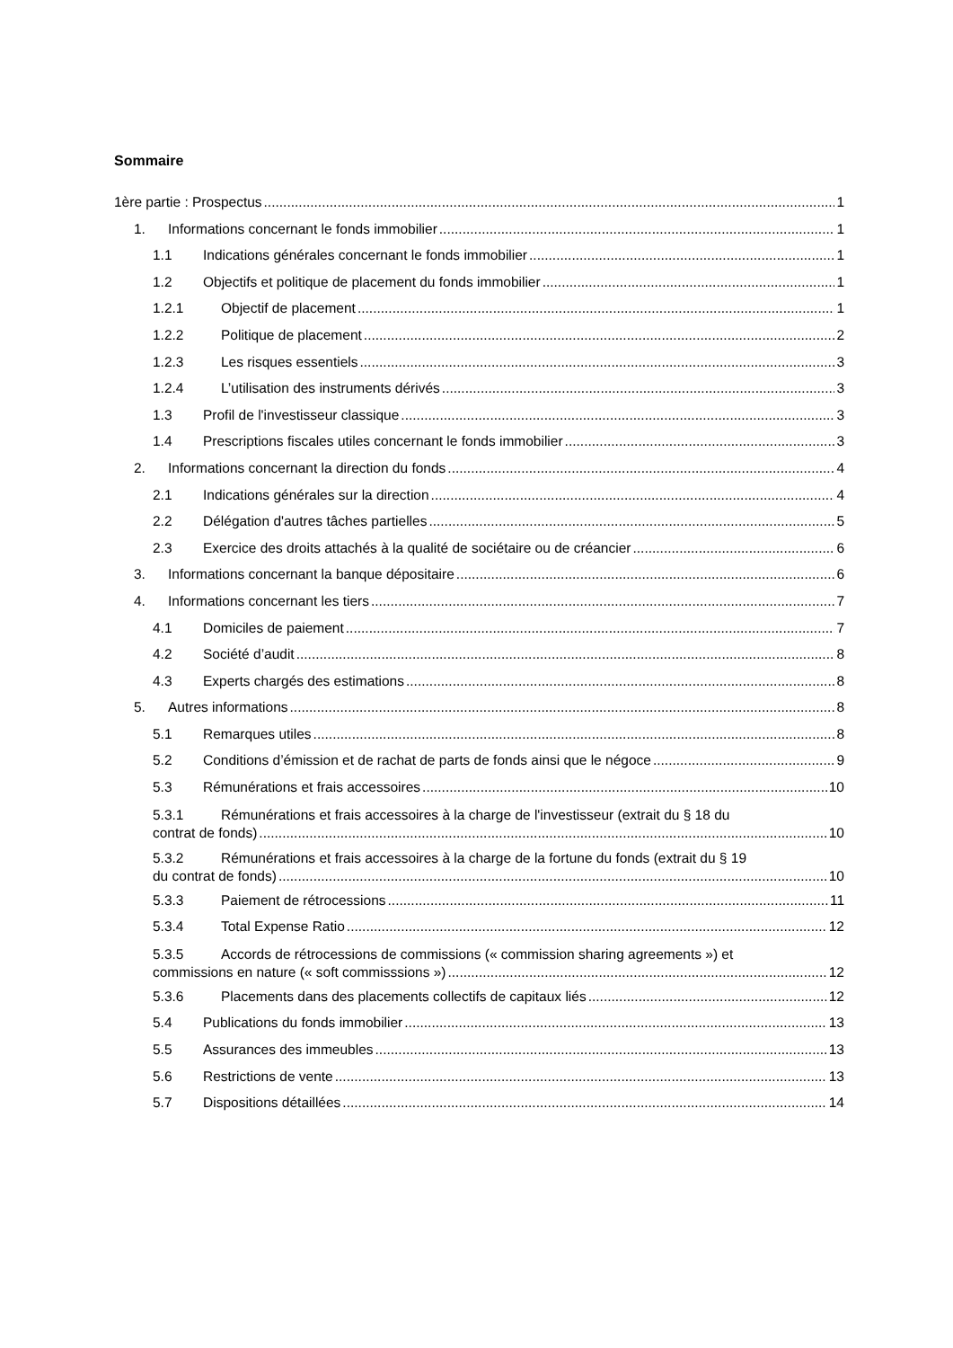Sommaire
1ère partie : Prospectus 1
1. Informations concernant le fonds immobilier 1
1.1 Indications générales concernant le fonds immobilier 1
1.2 Objectifs et politique de placement du fonds immobilier 1
1.2.1 Objectif de placement 1
1.2.2 Politique de placement 2
1.2.3 Les risques essentiels 3
1.2.4 L’utilisation des instruments dérivés 3
1.3 Profil de l'investisseur classique 3
1.4 Prescriptions fiscales utiles concernant le fonds immobilier 3
2. Informations concernant la direction du fonds 4
2.1 Indications générales sur la direction 4
2.2 Délégation d'autres tâches partielles 5
2.3 Exercice des droits attachés à la qualité de sociétaire ou de créancier 6
3. Informations concernant la banque dépositaire 6
4. Informations concernant les tiers 7
4.1 Domiciles de paiement 7
4.2 Société d’audit 8
4.3 Experts chargés des estimations 8
5. Autres informations 8
5.1 Remarques utiles 8
5.2 Conditions d’émission et de rachat de parts de fonds ainsi que le négoce 9
5.3 Rémunérations et frais accessoires 10
5.3.1 Rémunérations et frais accessoires à la charge de l'investisseur (extrait du § 18 du
contrat de fonds) 10
5.3.2 Rémunérations et frais accessoires à la charge de la fortune du fonds (extrait du § 19
du contrat de fonds) 10
5.3.3 Paiement de rétrocessions 11
5.3.4 Total Expense Ratio 12
5.3.5 Accords de rétrocessions de commissions (« commission sharing agreements ») et
commissions en nature (« soft commisssions ») 12
5.3.6 Placements dans des placements collectifs de capitaux liés 12
5.4 Publications du fonds immobilier 13
5.5 Assurances des immeubles 13
5.6 Restrictions de vente 13
5.7 Dispositions détaillées 14